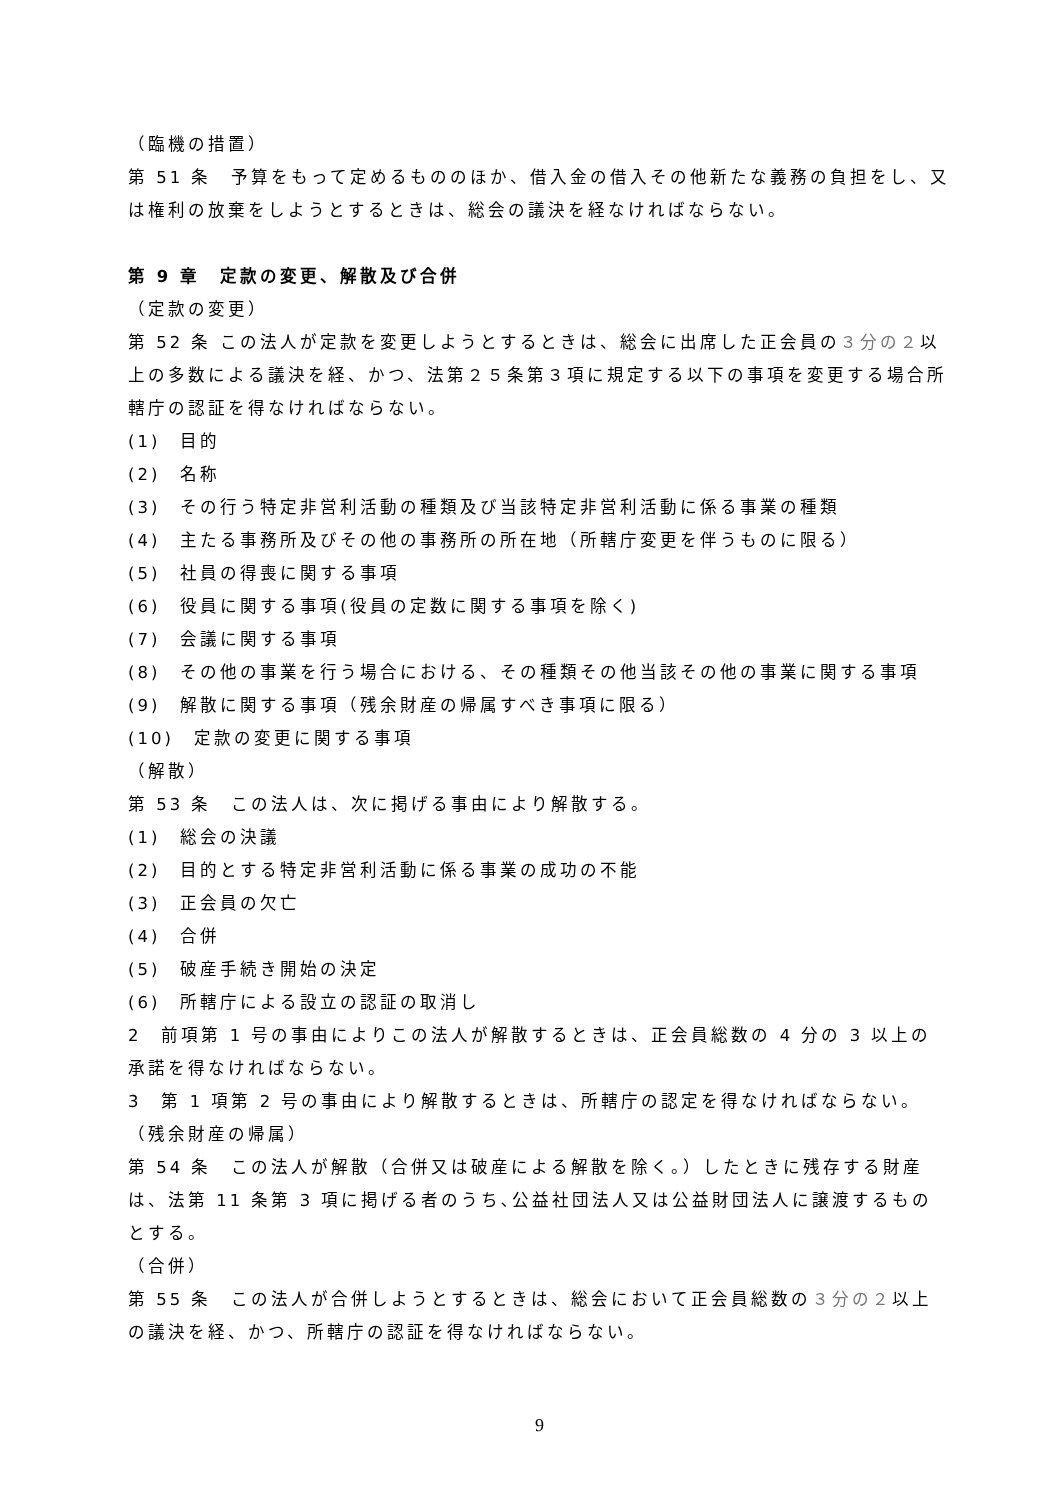（臨機の措置）
第 51 条　予算をもって定めるもののほか、借入金の借入その他新たな義務の負担をし、又は権利の放棄をしようとするときは、総会の議決を経なければならない。
第 9 章　定款の変更、解散及び合併
（定款の変更）
第 52 条 この法人が定款を変更しようとするときは、総会に出席した正会員の３分の２以上の多数による議決を経、かつ、法第２５条第３項に規定する以下の事項を変更する場合所轄庁の認証を得なければならない。
(1)　目的
(2)　名称
(3)　その行う特定非営利活動の種類及び当該特定非営利活動に係る事業の種類
(4)　主たる事務所及びその他の事務所の所在地（所轄庁変更を伴うものに限る）
(5)　社員の得喪に関する事項
(6)　役員に関する事項(役員の定数に関する事項を除く)
(7)　会議に関する事項
(8)　その他の事業を行う場合における、その種類その他当該その他の事業に関する事項
(9)　解散に関する事項（残余財産の帰属すべき事項に限る）
(10)　定款の変更に関する事項
（解散）
第 53 条　この法人は、次に掲げる事由により解散する。
(1)　総会の決議
(2)　目的とする特定非営利活動に係る事業の成功の不能
(3)　正会員の欠亡
(4)　合併
(5)　破産手続き開始の決定
(6)　所轄庁による設立の認証の取消し
2　前項第 1 号の事由によりこの法人が解散するときは、正会員総数の 4 分の 3 以上の承諾を得なければならない。
3　第 1 項第 2 号の事由により解散するときは、所轄庁の認定を得なければならない。
（残余財産の帰属）
第 54 条　この法人が解散（合併又は破産による解散を除く。）したときに残存する財産は、法第 11 条第 3 項に掲げる者のうち､公益社団法人又は公益財団法人に譲渡するものとする。
（合併）
第 55 条　この法人が合併しようとするときは、総会において正会員総数の３分の２以上の議決を経、かつ、所轄庁の認証を得なければならない。
9